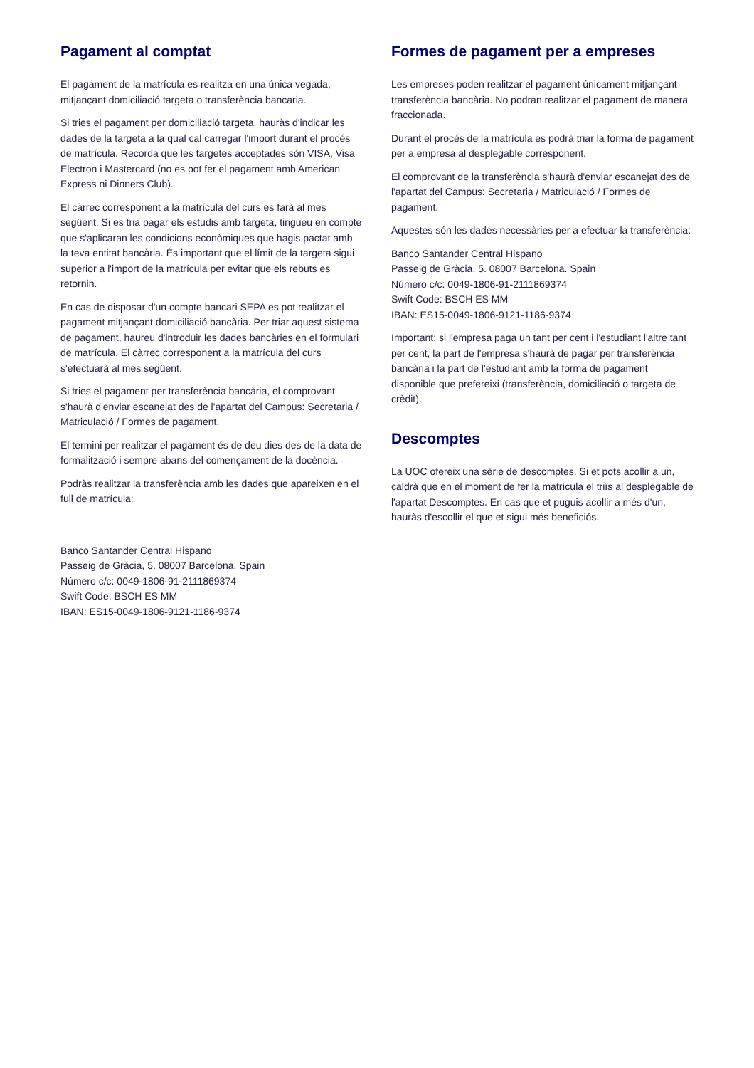Pagament al comptat
El pagament de la matrícula es realitza en una única vegada, mitjançant domiciliació targeta o transferència bancaria.
Si tries el pagament per domiciliació targeta, hauràs d'indicar les dades de la targeta a la qual cal carregar l'import durant el procés de matrícula. Recorda que les targetes acceptades són VISA, Visa Electron i Mastercard (no es pot fer el pagament amb American Express ni Dinners Club).
El càrrec corresponent a la matrícula del curs es farà al mes següent. Si es tria pagar els estudis amb targeta, tingueu en compte que s'aplicaran les condicions econòmiques que hagis pactat amb la teva entitat bancària. És important que el límit de la targeta sigui superior a l'import de la matrícula per evitar que els rebuts es retornin.
En cas de disposar d'un compte bancari SEPA es pot realitzar el pagament mitjançant domiciliació bancària. Per triar aquest sistema de pagament, haureu d'introduir les dades bancàries en el formulari de matrícula. El càrrec corresponent a la matrícula del curs s'efectuarà al mes següent.
Si tries el pagament per transferència bancària, el comprovant s'haurà d'enviar escanejat des de l'apartat del Campus: Secretaria / Matriculació / Formes de pagament.
El termini per realitzar el pagament és de deu dies des de la data de formalització i sempre abans del començament de la docència.
Podràs realitzar la transferència amb les dades que apareixen en el full de matrícula:
Banco Santander Central Hispano
Passeig de Gràcia, 5. 08007 Barcelona. Spain
Número c/c: 0049-1806-91-2111869374
Swift Code: BSCH ES MM
IBAN: ES15-0049-1806-9121-1186-9374
Formes de pagament per a empreses
Les empreses poden realitzar el pagament únicament mitjançant transferència bancària. No podran realitzar el pagament de manera fraccionada.
Durant el procés de la matrícula es podrà triar la forma de pagament per a empresa al desplegable corresponent.
El comprovant de la transferència s'haurà d'enviar escanejat des de l'apartat del Campus: Secretaria / Matriculació / Formes de pagament.
Aquestes són les dades necessàries per a efectuar la transferència:
Banco Santander Central Hispano
Passeig de Gràcia, 5. 08007 Barcelona. Spain
Número c/c: 0049-1806-91-2111869374
Swift Code: BSCH ES MM
IBAN: ES15-0049-1806-9121-1186-9374
Important: si l'empresa paga un tant per cent i l'estudiant l'altre tant per cent, la part de l'empresa s'haurà de pagar per transferència bancària i la part de l'estudiant amb la forma de pagament disponible que prefereixi (transferència, domiciliació o targeta de crèdit).
Descomptes
La UOC ofereix una sèrie de descomptes. Si et pots acollir a un, caldrà que en el moment de fer la matrícula el triïs al desplegable de l'apartat Descomptes. En cas que et puguis acollir a més d'un, hauràs d'escollir el que et sigui més beneficiós.